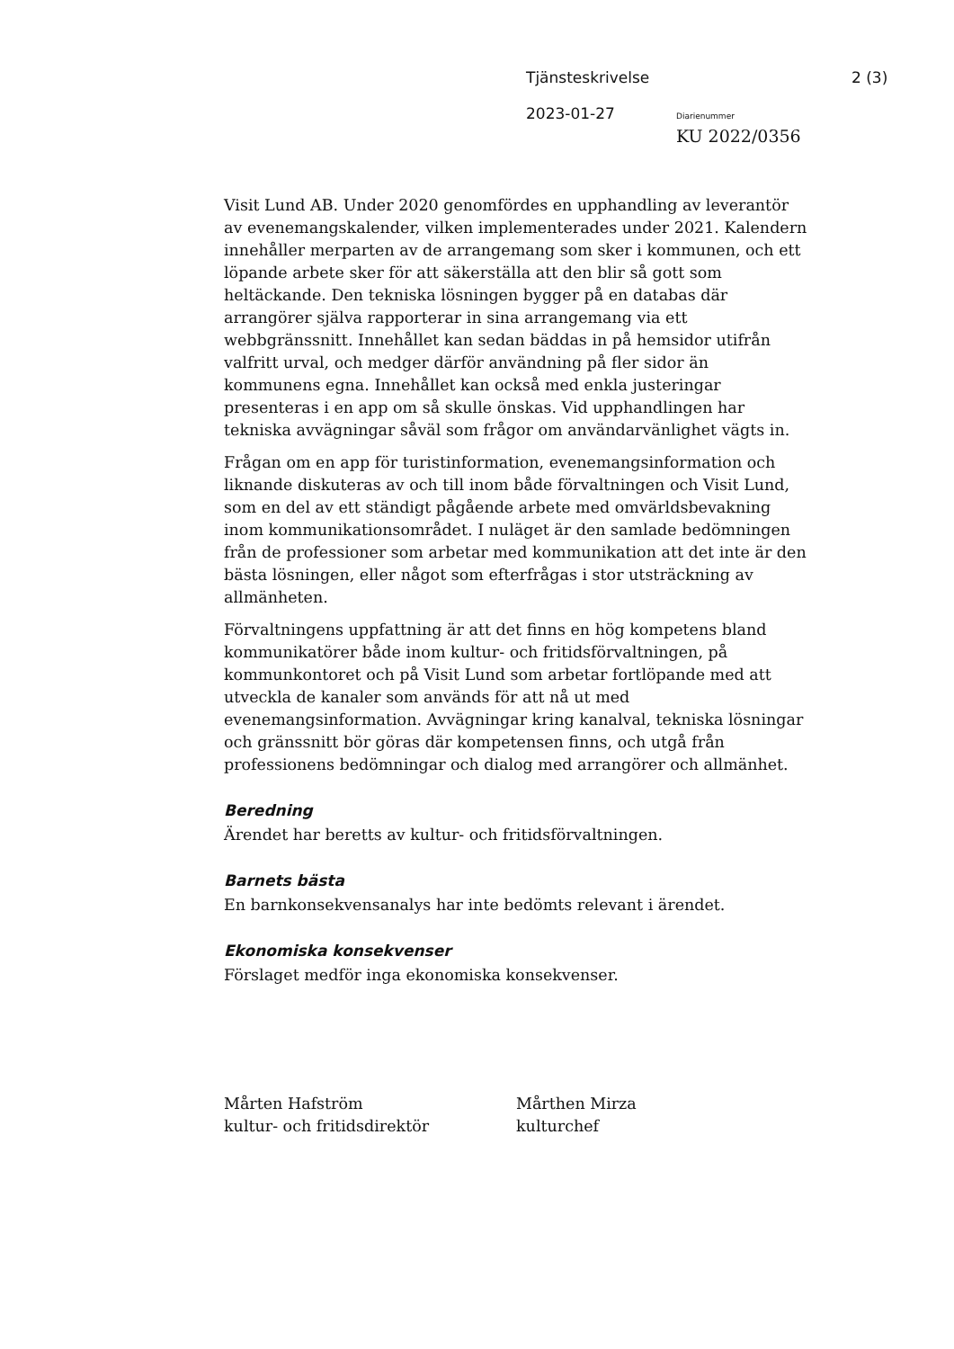Tjänsteskrivelse 2 (3)
2023-01-27 Diarienummer
KU 2022/0356
Visit Lund AB. Under 2020 genomfördes en upphandling av leverantör av evenemangskalender, vilken implementerades under 2021. Kalendern innehåller merparten av de arrangemang som sker i kommunen, och ett löpande arbete sker för att säkerställa att den blir så gott som heltäckande. Den tekniska lösningen bygger på en databas där arrangörer själva rapporterar in sina arrangemang via ett webbgränssnitt. Innehållet kan sedan bäddas in på hemsidor utifrån valfritt urval, och medger därför användning på fler sidor än kommunens egna. Innehållet kan också med enkla justeringar presenteras i en app om så skulle önskas. Vid upphandlingen har tekniska avvägningar såväl som frågor om användarvänlighet vägts in.
Frågan om en app för turistinformation, evenemangsinformation och liknande diskuteras av och till inom både förvaltningen och Visit Lund, som en del av ett ständigt pågående arbete med omvärldsbevakning inom kommunikationsområdet. I nuläget är den samlade bedömningen från de professioner som arbetar med kommunikation att det inte är den bästa lösningen, eller något som efterfrågas i stor utsträckning av allmänheten.
Förvaltningens uppfattning är att det finns en hög kompetens bland kommunikatörer både inom kultur- och fritidsförvaltningen, på kommunkontoret och på Visit Lund som arbetar fortlöpande med att utveckla de kanaler som används för att nå ut med evenemangsinformation. Avvägningar kring kanalval, tekniska lösningar och gränssnitt bör göras där kompetensen finns, och utgå från professionens bedömningar och dialog med arrangörer och allmänhet.
Beredning
Ärendet har beretts av kultur- och fritidsförvaltningen.
Barnets bästa
En barnkonsekvensanalys har inte bedömts relevant i ärendet.
Ekonomiska konsekvenser
Förslaget medför inga ekonomiska konsekvenser.
Mårten Hafström
kultur- och fritidsdirektör
Mårthen Mirza
kulturchef